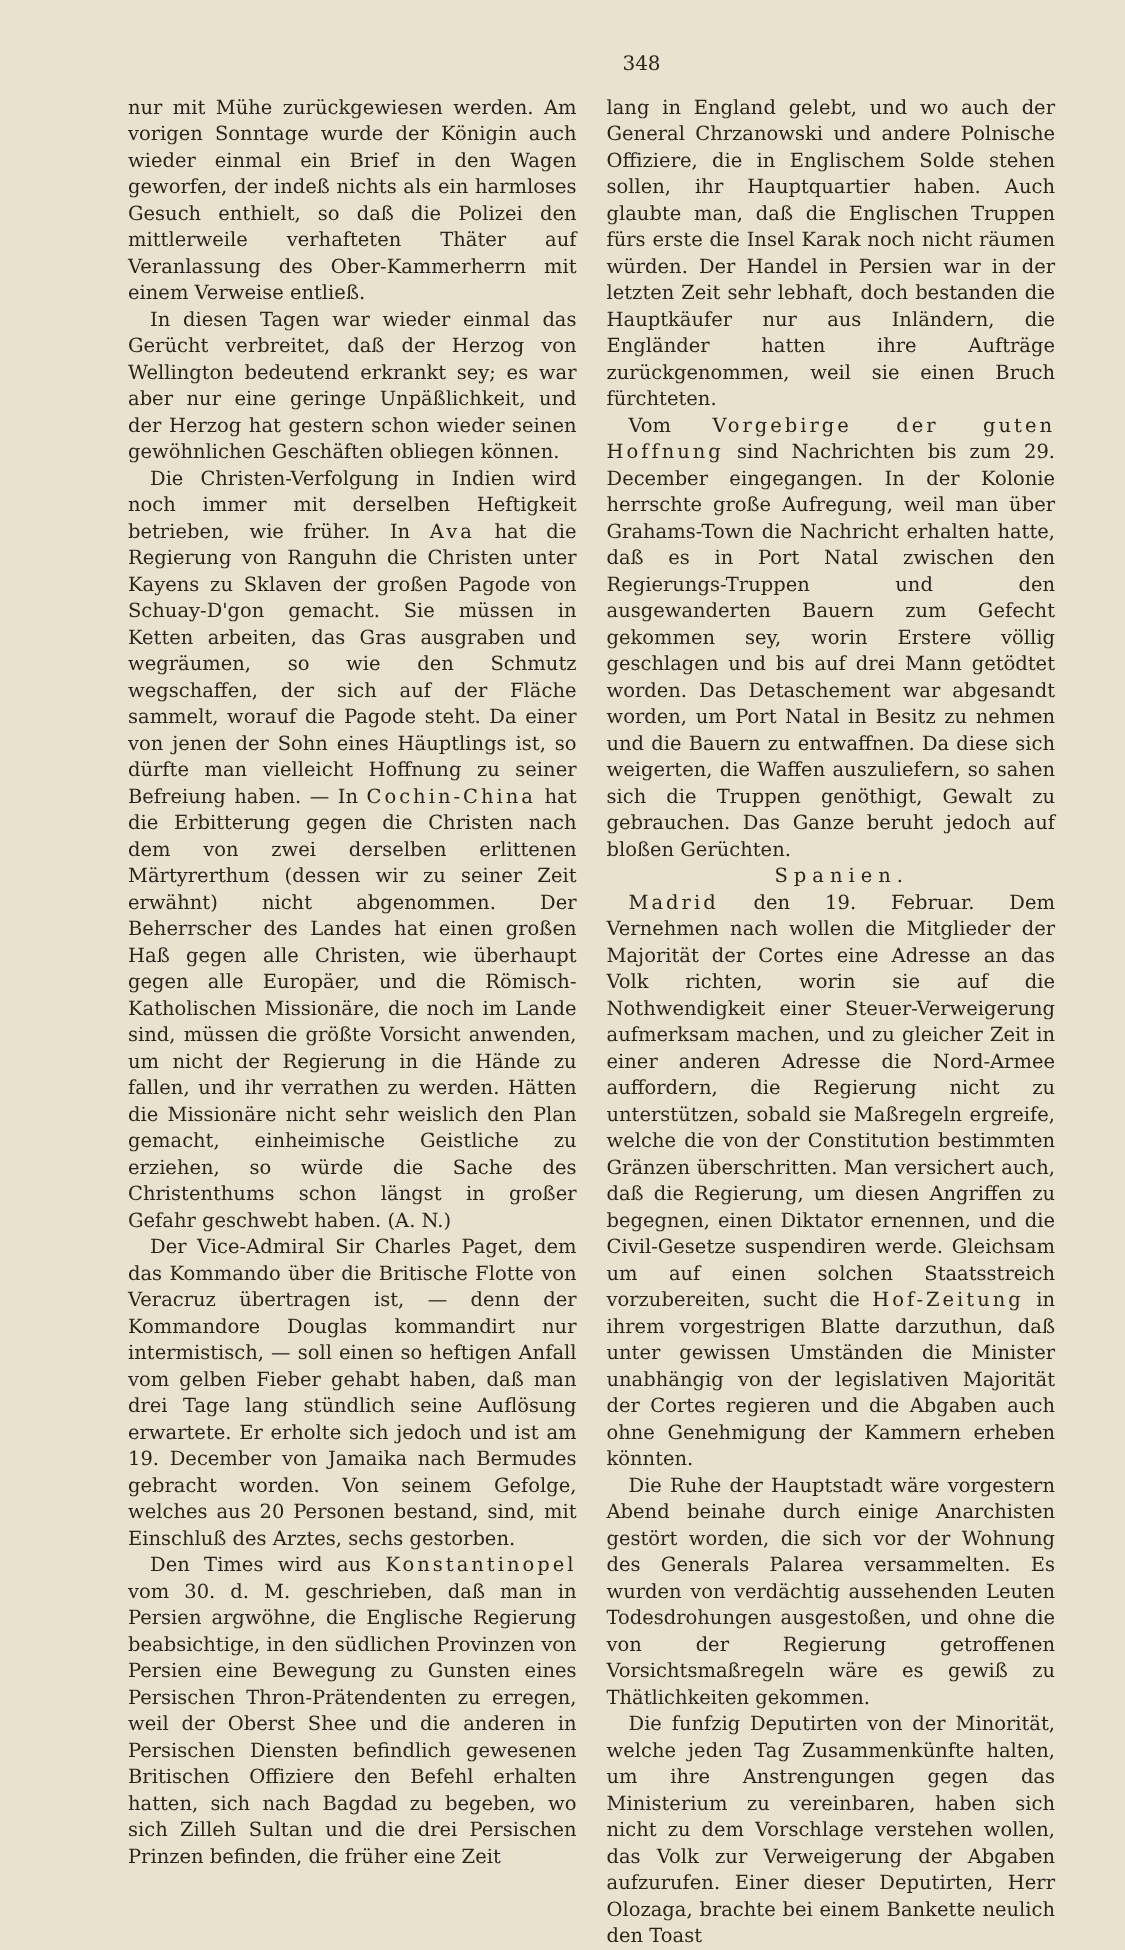348
nur mit Mühe zurückgewiesen werden. Am vorigen Sonntage wurde der Königin auch wieder einmal ein Brief in den Wagen geworfen, der indeß nichts als ein harmloses Gesuch enthielt, so daß die Polizei den mittlerweile verhafteten Thäter auf Veranlassung des Ober-Kammerherrn mit einem Verweise entließ.
In diesen Tagen war wieder einmal das Gerücht verbreitet, daß der Herzog von Wellington bedeutend erkrankt sey; es war aber nur eine geringe Unpäßlichkeit, und der Herzog hat gestern schon wieder seinen gewöhnlichen Geschäften obliegen können.
Die Christen-Verfolgung in Indien wird noch immer mit derselben Heftigkeit betrieben, wie früher. In Ava hat die Regierung von Ranguhn die Christen unter Kayens zu Sklaven der großen Pagode von Schuay-D'gon gemacht. Sie müssen in Ketten arbeiten, das Gras ausgraben und wegräumen, so wie den Schmutz wegschaffen, der sich auf der Fläche sammelt, worauf die Pagode steht. Da einer von jenen der Sohn eines Häuptlings ist, so dürfte man vielleicht Hoffnung zu seiner Befreiung haben. — In Cochin-China hat die Erbitterung gegen die Christen nach dem von zwei derselben erlittenen Märtyrerthum (dessen wir zu seiner Zeit erwähnt) nicht abgenommen. Der Beherrscher des Landes hat einen großen Haß gegen alle Christen, wie überhaupt gegen alle Europäer, und die Römisch-Katholischen Missionäre, die noch im Lande sind, müssen die größte Vorsicht anwenden, um nicht der Regierung in die Hände zu fallen, und ihr verrathen zu werden. Hätten die Missionäre nicht sehr weislich den Plan gemacht, einheimische Geistliche zu erziehen, so würde die Sache des Christenthums schon längst in großer Gefahr geschwebt haben. (A. N.)
Der Vice-Admiral Sir Charles Paget, dem das Kommando über die Britische Flotte von Veracruz übertragen ist, — denn der Kommandore Douglas kommandirt nur intermistisch, — soll einen so heftigen Anfall vom gelben Fieber gehabt haben, daß man drei Tage lang stündlich seine Auflösung erwartete. Er erholte sich jedoch und ist am 19. December von Jamaika nach Bermudes gebracht worden. Von seinem Gefolge, welches aus 20 Personen bestand, sind, mit Einschluß des Arztes, sechs gestorben.
Den Times wird aus Konstantinopel vom 30. d. M. geschrieben, daß man in Persien argwöhne, die Englische Regierung beabsichtige, in den südlichen Provinzen von Persien eine Bewegung zu Gunsten eines Persischen Thron-Prätendenten zu erregen, weil der Oberst Shee und die anderen in Persischen Diensten befindlich gewesenen Britischen Offiziere den Befehl erhalten hatten, sich nach Bagdad zu begeben, wo sich Zilleh Sultan und die drei Persischen Prinzen befinden, die früher eine Zeit
lang in England gelebt, und wo auch der General Chrzanowski und andere Polnische Offiziere, die in Englischem Solde stehen sollen, ihr Hauptquartier haben. Auch glaubte man, daß die Englischen Truppen fürs erste die Insel Karak noch nicht räumen würden. Der Handel in Persien war in der letzten Zeit sehr lebhaft, doch bestanden die Hauptkäufer nur aus Inländern, die Engländer hatten ihre Aufträge zurückgenommen, weil sie einen Bruch fürchteten.
Vom Vorgebirge der guten Hoffnung sind Nachrichten bis zum 29. December eingegangen. In der Kolonie herrschte große Aufregung, weil man über Grahams-Town die Nachricht erhalten hatte, daß es in Port Natal zwischen den Regierungs-Truppen und den ausgewanderten Bauern zum Gefecht gekommen sey, worin Erstere völlig geschlagen und bis auf drei Mann getödtet worden. Das Detaschement war abgesandt worden, um Port Natal in Besitz zu nehmen und die Bauern zu entwaffnen. Da diese sich weigerten, die Waffen auszuliefern, so sahen sich die Truppen genöthigt, Gewalt zu gebrauchen. Das Ganze beruht jedoch auf bloßen Gerüchten.
Spanien.
Madrid den 19. Februar. Dem Vernehmen nach wollen die Mitglieder der Majorität der Cortes eine Adresse an das Volk richten, worin sie auf die Nothwendigkeit einer Steuer-Verweigerung aufmerksam machen, und zu gleicher Zeit in einer anderen Adresse die Nord-Armee auffordern, die Regierung nicht zu unterstützen, sobald sie Maßregeln ergreife, welche die von der Constitution bestimmten Gränzen überschritten. Man versichert auch, daß die Regierung, um diesen Angriffen zu begegnen, einen Diktator ernennen, und die Civil-Gesetze suspendiren werde. Gleichsam um auf einen solchen Staatsstreich vorzubereiten, sucht die Hof-Zeitung in ihrem vorgestrigen Blatte darzuthun, daß unter gewissen Umständen die Minister unabhängig von der legislativen Majorität der Cortes regieren und die Abgaben auch ohne Genehmigung der Kammern erheben könnten.
Die Ruhe der Hauptstadt wäre vorgestern Abend beinahe durch einige Anarchisten gestört worden, die sich vor der Wohnung des Generals Palarea versammelten. Es wurden von verdächtig aussehenden Leuten Todesdrohungen ausgestoßen, und ohne die von der Regierung getroffenen Vorsichtsmaßregeln wäre es gewiß zu Thätlichkeiten gekommen.
Die funfzig Deputirten von der Minorität, welche jeden Tag Zusammenkünfte halten, um ihre Anstrengungen gegen das Ministerium zu vereinbaren, haben sich nicht zu dem Vorschlage verstehen wollen, das Volk zur Verweigerung der Abgaben aufzurufen. Einer dieser Deputirten, Herr Olozaga, brachte bei einem Bankette neulich den Toast